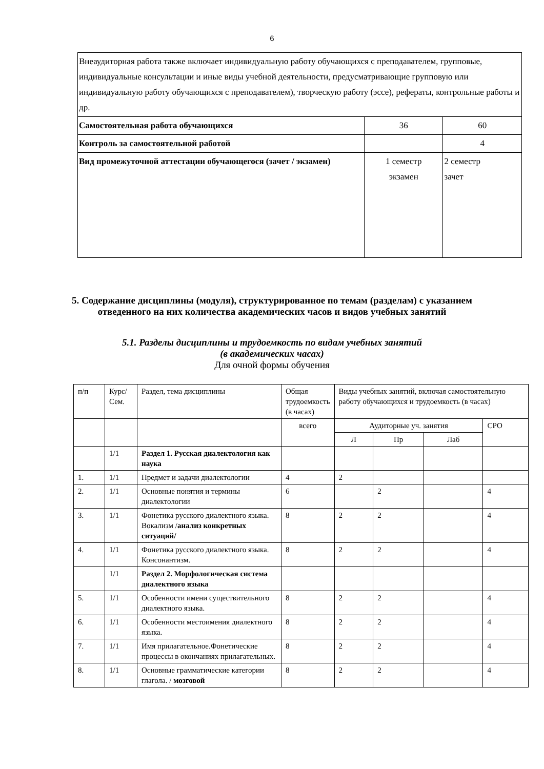6
| Внеаудиторная работа также включает индивидуальную работу обучающихся с преподавателем, групповые, индивидуальные консультации и иные виды учебной деятельности, предусматривающие групповую или индивидуальную работу обучающихся с преподавателем), творческую работу (эссе), рефераты, контрольные работы и др. | | |
| Самостоятельная работа обучающихся | 36 | 60 |
| Контроль за самостоятельной работой | | 4 |
| Вид промежуточной аттестации обучающегося (зачет / экзамен) | 1 семестр экзамен | 2 семестр зачет |
5. Содержание дисциплины (модуля), структурированное по темам (разделам) с указанием отведенного на них количества академических часов и видов учебных занятий
5.1. Разделы дисциплины и трудоемкость по видам учебных занятий
(в академических часах)
Для очной формы обучения
| п/п | Курс/ Сем. | Раздел, тема дисциплины | Общая трудоемкость (в часах) | Виды учебных занятий, включая самостоятельную работу обучающихся и трудоемкость (в часах) | | | |
| --- | --- | --- | --- | --- | --- | --- | --- |
| | | | всего | Аудиторные уч. занятия | | | СРО |
| | | | | Л | Пр | Лаб | |
| | 1/1 | Раздел 1. Русская диалектология как наука | | | | | |
| 1. | 1/1 | Предмет и задачи диалектологии | 4 | 2 | | | |
| 2. | 1/1 | Основные понятия и термины диалектологии | 6 | | 2 | | 4 |
| 3. | 1/1 | Фонетика русского диалектного языка. Вокализм / анализ конкретных ситуаций/ | 8 | 2 | 2 | | 4 |
| 4. | 1/1 | Фонетика русского диалектного языка. Консонантизм. | 8 | 2 | 2 | | 4 |
| | 1/1 | Раздел 2. Морфологическая система диалектного языка | | | | | |
| 5. | 1/1 | Особенности имени существительного диалектного языка. | 8 | 2 | 2 | | 4 |
| 6. | 1/1 | Особенности местоимения диалектного языка. | 8 | 2 | 2 | | 4 |
| 7. | 1/1 | Имя прилагательное.Фонетические процессы в окончаниях прилагательных. | 8 | 2 | 2 | | 4 |
| 8. | 1/1 | Основные грамматические категории глагола. / мозговой | 8 | 2 | 2 | | 4 |